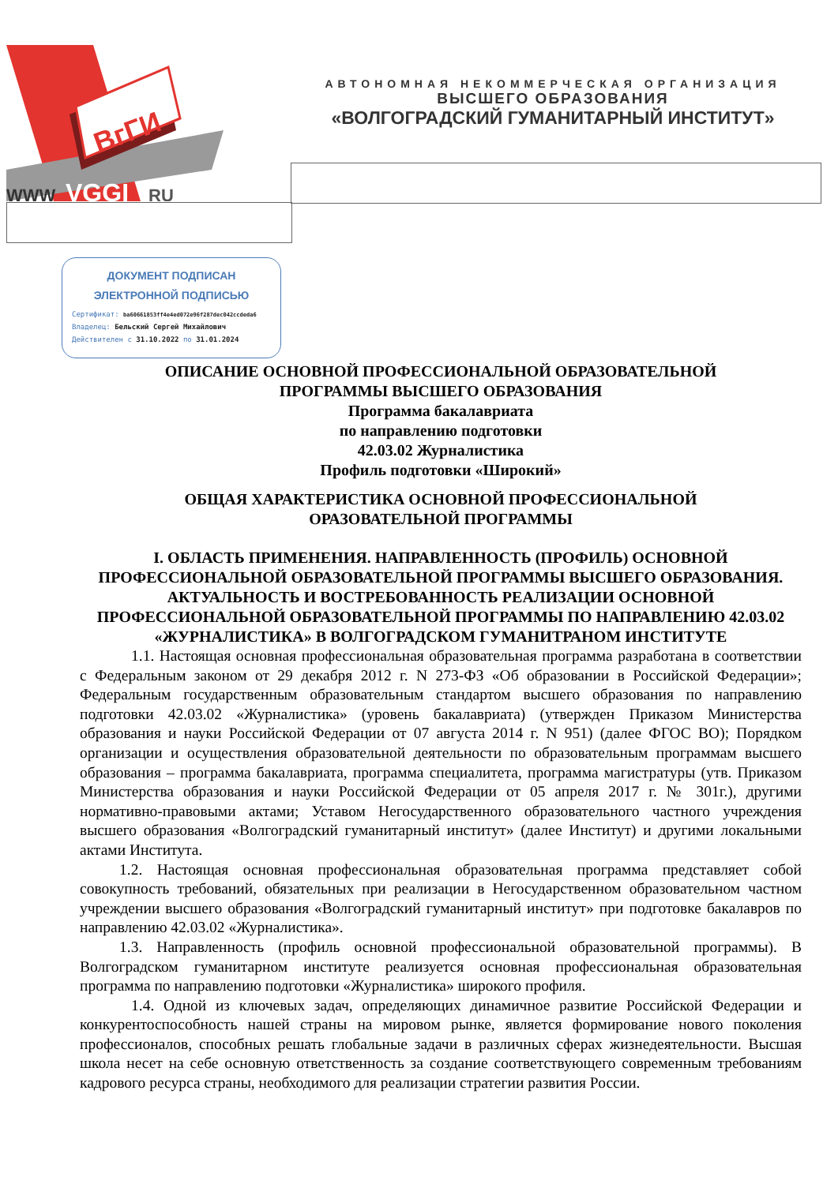ВгГИ
WWW
VGGI
RU
АВТОНОМНАЯ НЕКОММЕРЧЕСКАЯ ОРГАНИЗАЦИЯ
ВЫСШЕГО ОБРАЗОВАНИЯ
«ВОЛГОГРАДСКИЙ ГУМАНИТАРНЫЙ ИНСТИТУТ»
ДОКУМЕНТ ПОДПИСАН
ЭЛЕКТРОННОЙ ПОДПИСЬЮ
Сертификат: ba60661853ff4e4ed072e96f287dec042ccdeda6
Владелец: Бельский Сергей Михайлович
Действителен с 31.10.2022 по 31.01.2024
ОПИСАНИЕ ОСНОВНОЙ ПРОФЕССИОНАЛЬНОЙ ОБРАЗОВАТЕЛЬНОЙ
ПРОГРАММЫ ВЫСШЕГО ОБРАЗОВАНИЯ
Программа бакалавриата
по направлению подготовки
42.03.02 Журналистика
Профиль подготовки «Широкий»
ОБЩАЯ ХАРАКТЕРИСТИКА ОСНОВНОЙ ПРОФЕССИОНАЛЬНОЙ
ОРАЗОВАТЕЛЬНОЙ ПРОГРАММЫ
I. ОБЛАСТЬ ПРИМЕНЕНИЯ. НАПРАВЛЕННОСТЬ (ПРОФИЛЬ) ОСНОВНОЙ ПРОФЕССИОНАЛЬНОЙ ОБРАЗОВАТЕЛЬНОЙ ПРОГРАММЫ ВЫСШЕГО ОБРАЗОВАНИЯ. АКТУАЛЬНОСТЬ И ВОСТРЕБОВАННОСТЬ РЕАЛИЗАЦИИ ОСНОВНОЙ ПРОФЕССИОНАЛЬНОЙ ОБРАЗОВАТЕЛЬНОЙ ПРОГРАММЫ ПО НАПРАВЛЕНИЮ 42.03.02 «ЖУРНАЛИСТИКА» В ВОЛГОГРАДСКОМ ГУМАНИТРАНОМ ИНСТИТУТЕ
1.1. Настоящая основная профессиональная образовательная программа разработана в соответствии с Федеральным законом от 29 декабря 2012 г. N 273-ФЗ «Об образовании в Российской Федерации»; Федеральным государственным образовательным стандартом высшего образования по направлению подготовки 42.03.02 «Журналистика» (уровень бакалавриата) (утвержден Приказом Министерства образования и науки Российской Федерации от 07 августа 2014 г. N 951) (далее ФГОС ВО); Порядком организации и осуществления образовательной деятельности по образовательным программам высшего образования – программа бакалавриата, программа специалитета, программа магистратуры (утв. Приказом Министерства образования и науки Российской Федерации от 05 апреля 2017 г. № 301г.), другими нормативно-правовыми актами; Уставом Негосударственного образовательного частного учреждения высшего образования «Волгоградский гуманитарный институт» (далее Институт) и другими локальными актами Института.
1.2. Настоящая основная профессиональная образовательная программа представляет собой совокупность требований, обязательных при реализации в Негосударственном образовательном частном учреждении высшего образования «Волгоградский гуманитарный институт» при подготовке бакалавров по направлению 42.03.02 «Журналистика».
1.3. Направленность (профиль основной профессиональной образовательной программы). В Волгоградском гуманитарном институте реализуется основная профессиональная образовательная программа по направлению подготовки «Журналистика» широкого профиля.
1.4. Одной из ключевых задач, определяющих динамичное развитие Российской Федерации и конкурентоспособность нашей страны на мировом рынке, является формирование нового поколения профессионалов, способных решать глобальные задачи в различных сферах жизнедеятельности. Высшая школа несет на себе основную ответственность за создание соответствующего современным требованиям кадрового ресурса страны, необходимого для реализации стратегии развития России.